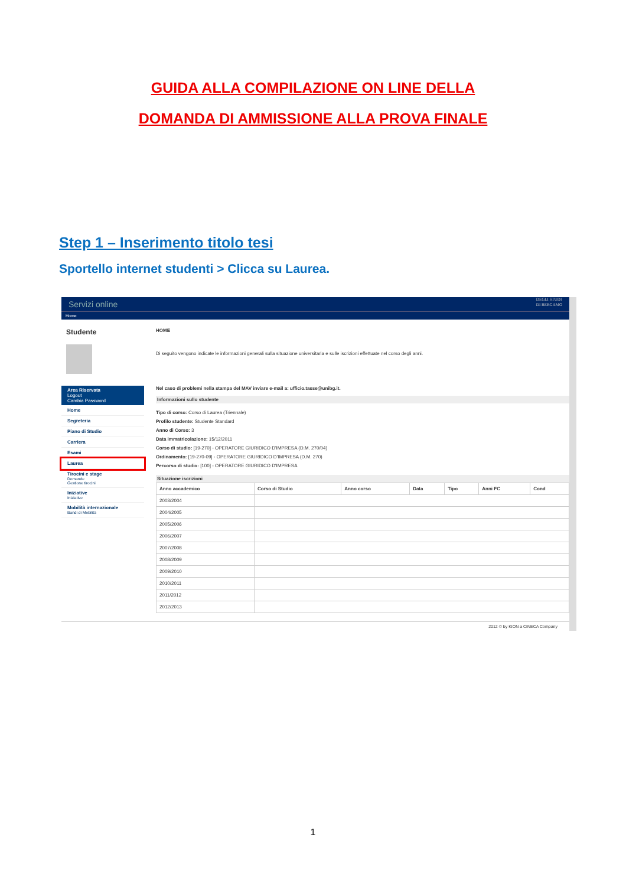GUIDA ALLA COMPILAZIONE ON LINE DELLA
DOMANDA DI AMMISSIONE ALLA PROVA FINALE
Step 1 – Inserimento titolo tesi
Sportello internet studenti > Clicca su Laurea.
Servizi online DEGLI STUDI
DI BERGAMO
Home
Studente
Area Riservata
Logout
Cambia Password
Home
Segreteria
Piano di Studio
Carriera
Esami
Laurea
Tirocini e stage
Domande
Gestione tirocini
Iniziative
Iniziative
Mobilità internazionale
Bandi di Mobilità
HOME
Di seguito vengono indicate le informazioni generali sulla situazione universitaria e sulle iscrizioni effettuate nel corso degli anni.
Nel caso di problemi nella stampa del MAV inviare e-mail a: ufficio.tasse@unibg.it.
Informazioni sullo studente
Tipo di corso: Corso di Laurea (Triennale)
Profilo studente: Studente Standard
Anno di Corso: 3
Data immatricolazione: 15/12/2011
Corso di studio: [19-270] - OPERATORE GIURIDICO D'IMPRESA (D.M. 270/04)
Ordinamento: [19-270-09] - OPERATORE GIURIDICO D'IMPRESA (D.M. 270)
Percorso di studio: [100] - OPERATORE GIURIDICO D'IMPRESA
Situazione iscrizioni
| Anno accademico | Corso di Studio | Anno corso | Data | Tipo | Anni FC | Cond |
| --- | --- | --- | --- | --- | --- | --- |
| 2003/2004 | | | | | | |
| 2004/2005 | | | | | | |
| 2005/2006 | | | | | | |
| 2006/2007 | | | | | | |
| 2007/2008 | | | | | | |
| 2008/2009 | | | | | | |
| 2009/2010 | | | | | | |
| 2010/2011 | | | | | | |
| 2011/2012 | | | | | | |
| 2012/2013 | | | | | | |
2012 © by KION a CINECA Company
1